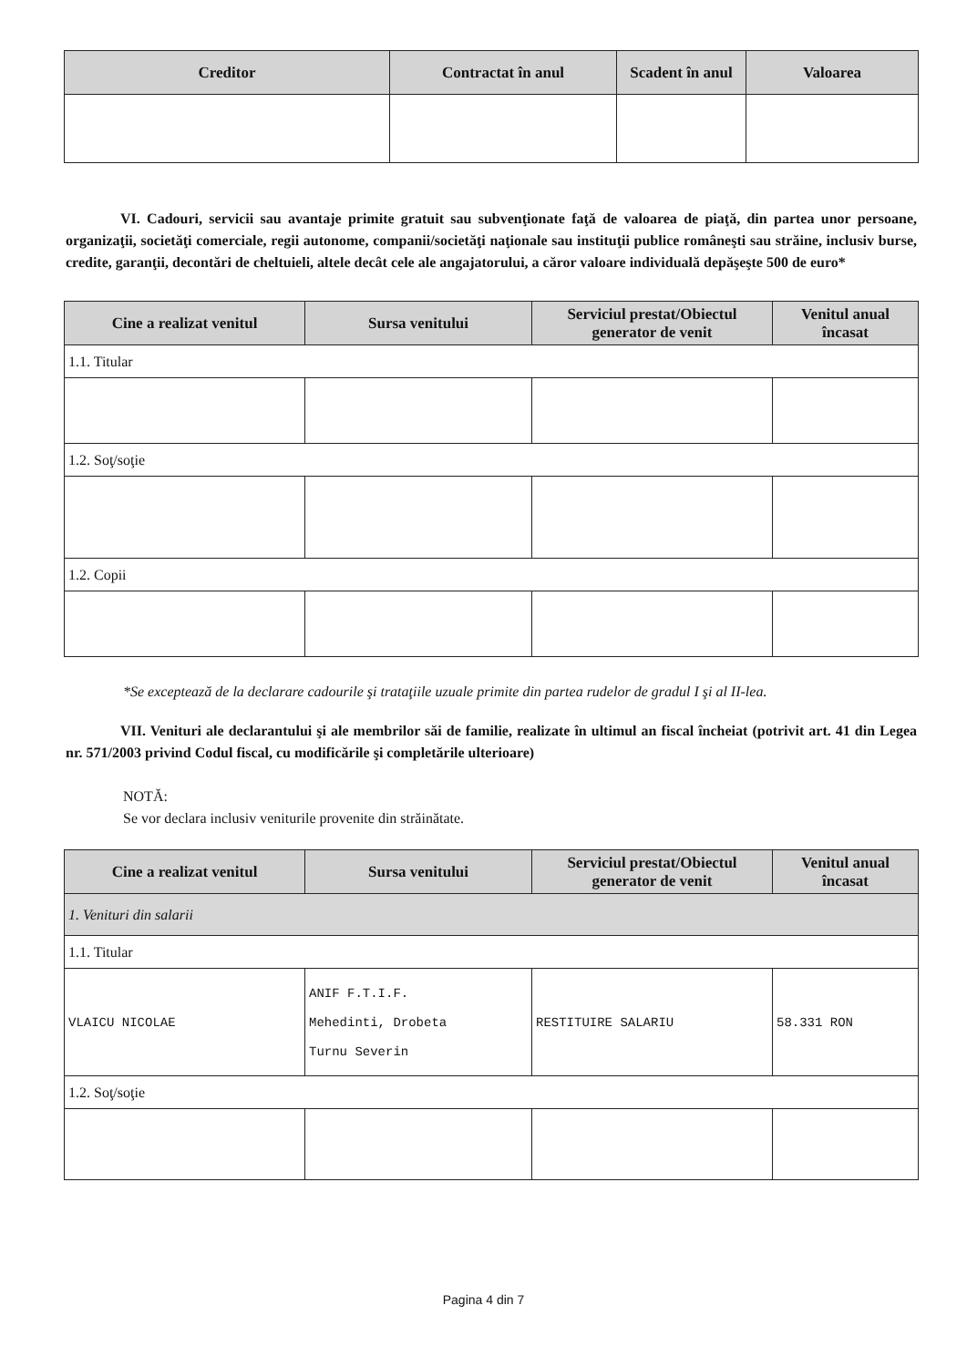| Creditor | Contractat în anul | Scadent în anul | Valoarea |
| --- | --- | --- | --- |
VI. Cadouri, servicii sau avantaje primite gratuit sau subvenţionate faţă de valoarea de piaţă, din partea unor persoane, organizaţii, societăţi comerciale, regii autonome, companii/societăţi naţionale sau instituţii publice româneşti sau străine, inclusiv burse, credite, garanţii, decontări de cheltuieli, altele decât cele ale angajatorului, a căror valoare individuală depăşeşte 500 de euro*
| Cine a realizat venitul | Sursa venitului | Serviciul prestat/Obiectul generator de venit | Venitul anual încasat |
| --- | --- | --- | --- |
| 1.1. Titular | | | |
| 1.2. Soţ/soţie | | | |
| 1.2. Copii | | | |
*Se exceptează de la declarare cadourile şi trataţiile uzuale primite din partea rudelor de gradul I şi al II-lea.
VII. Venituri ale declarantului şi ale membrilor săi de familie, realizate în ultimul an fiscal încheiat (potrivit art. 41 din Legea nr. 571/2003 privind Codul fiscal, cu modificările şi completările ulterioare)
NOTĂ:
Se vor declara inclusiv veniturile provenite din străinătate.
| Cine a realizat venitul | Sursa venitului | Serviciul prestat/Obiectul generator de venit | Venitul anual încasat |
| --- | --- | --- | --- |
| 1. Venituri din salarii | | | |
| 1.1. Titular | | | |
| VLAICU NICOLAE | ANIF F.T.I.F. Mehedinti, Drobeta Turnu Severin | RESTITUIRE SALARIU | 58.331 RON |
| 1.2. Soţ/soţie | | | |
Pagina 4 din 7